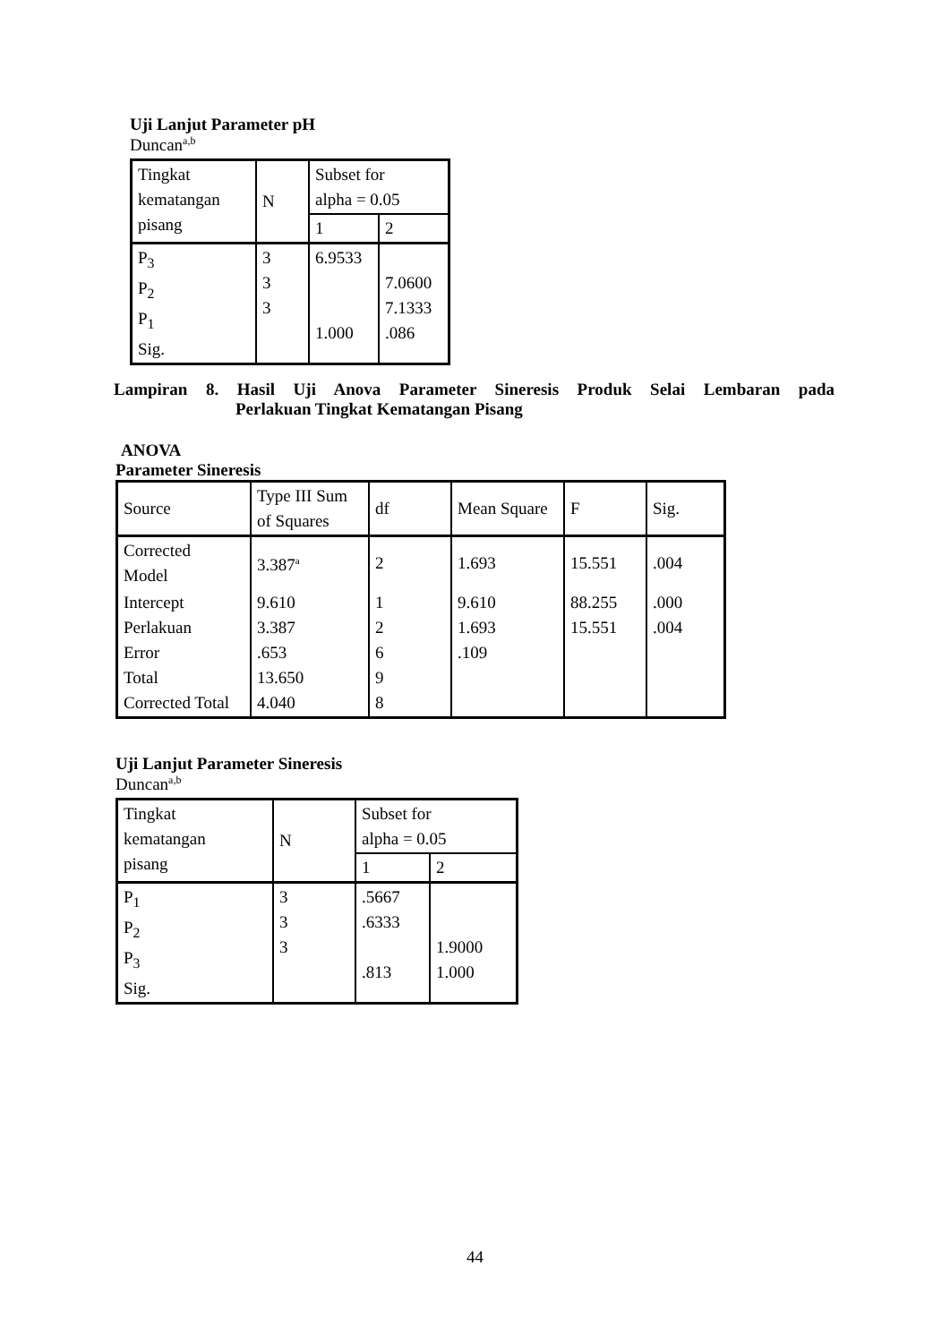Uji Lanjut Parameter pH
Duncan<sup>a,b</sup>
| Tingkat kematangan pisang | N | Subset for alpha = 0.05 | |
| | | 1 | 2 |
| P<sub>3</sub> P<sub>2</sub> P<sub>1</sub> Sig. | 3 3 3 | 6.9533 1.000 | 7.0600 7.1333 .086 |
Lampiran 8. Hasil Uji Anova Parameter Sineresis Produk Selai Lembaran pada
Perlakuan Tingkat Kematangan Pisang
ANOVA
Parameter Sineresis
| Source | Type III Sum of Squares | df | Mean Square | F | Sig. |
| Corrected Model | 3.387<sup>a</sup> | 2 | 1.693 | 15.551 | .004 |
| Intercept Perlakuan Error Total Corrected Total | 9.610 3.387 .653 13.650 4.040 | 1 2 6 9 8 | 9.610 1.693 .109 | 88.255 15.551 | .000 .004 |
Uji Lanjut Parameter Sineresis
Duncan<sup>a,b</sup>
| Tingkat kematangan pisang | N | Subset for alpha = 0.05 | |
| | | 1 | 2 |
| P<sub>1</sub> P<sub>2</sub> P<sub>3</sub> Sig. | 3 3 3 | .5667 .6333 .813 | 1.9000 1.000 |
44